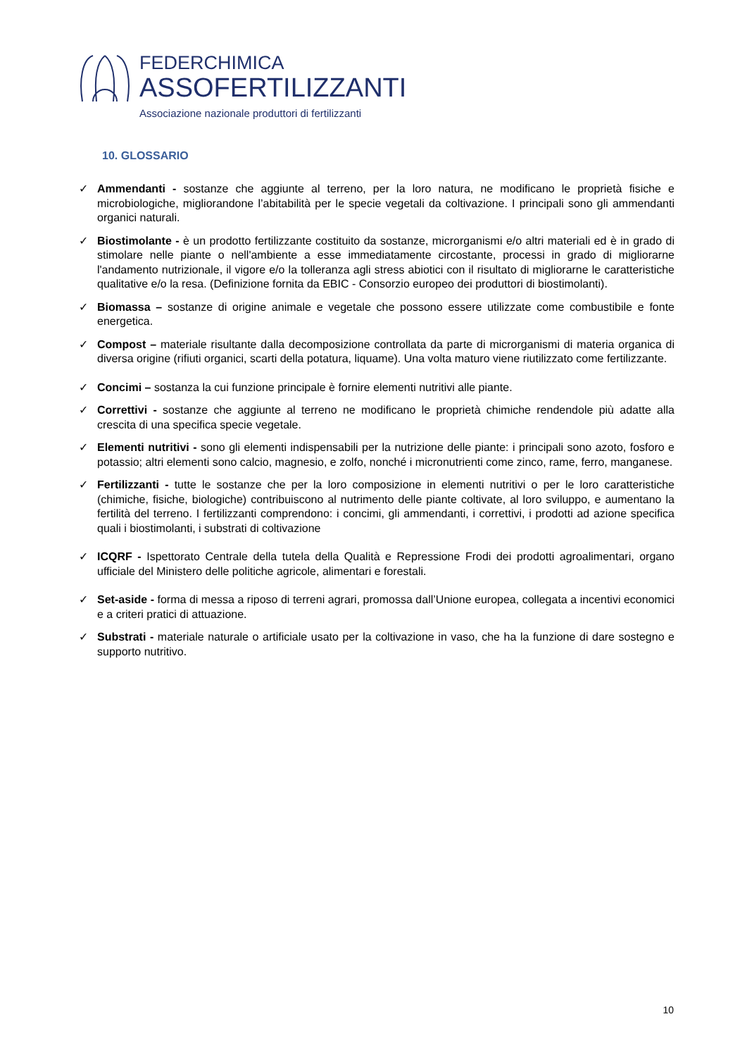FEDERCHIMICA
ASSOFERTILIZZANTI
Associazione nazionale produttori di fertilizzanti
10. GLOSSARIO
✓ Ammendanti - sostanze che aggiunte al terreno, per la loro natura, ne modificano le proprietà fisiche e microbiologiche, migliorandone l’abitabilità per le specie vegetali da coltivazione. I principali sono gli ammendanti organici naturali.
✓ Biostimolante - è un prodotto fertilizzante costituito da sostanze, microrganismi e/o altri materiali ed è in grado di stimolare nelle piante o nell'ambiente a esse immediatamente circostante, processi in grado di migliorarne l'andamento nutrizionale, il vigore e/o la tolleranza agli stress abiotici con il risultato di migliorarne le caratteristiche qualitative e/o la resa. (Definizione fornita da EBIC - Consorzio europeo dei produttori di biostimolanti).
✓ Biomassa – sostanze di origine animale e vegetale che possono essere utilizzate come combustibile e fonte energetica.
✓ Compost – materiale risultante dalla decomposizione controllata da parte di microrganismi di materia organica di diversa origine (rifiuti organici, scarti della potatura, liquame). Una volta maturo viene riutilizzato come fertilizzante.
✓ Concimi – sostanza la cui funzione principale è fornire elementi nutritivi alle piante.
✓ Correttivi - sostanze che aggiunte al terreno ne modificano le proprietà chimiche rendendole più adatte alla crescita di una specifica specie vegetale.
✓ Elementi nutritivi - sono gli elementi indispensabili per la nutrizione delle piante: i principali sono azoto, fosforo e potassio; altri elementi sono calcio, magnesio, e zolfo, nonché i micronutrienti come zinco, rame, ferro, manganese.
✓ Fertilizzanti - tutte le sostanze che per la loro composizione in elementi nutritivi o per le loro caratteristiche (chimiche, fisiche, biologiche) contribuiscono al nutrimento delle piante coltivate, al loro sviluppo, e aumentano la fertilità del terreno. I fertilizzanti comprendono: i concimi, gli ammendanti, i correttivi, i prodotti ad azione specifica quali i biostimolanti, i substrati di coltivazione
✓ ICQRF - Ispettorato Centrale della tutela della Qualità e Repressione Frodi dei prodotti agroalimentari, organo ufficiale del Ministero delle politiche agricole, alimentari e forestali.
✓ Set-aside - forma di messa a riposo di terreni agrari, promossa dall’Unione europea, collegata a incentivi economici e a criteri pratici di attuazione.
✓ Substrati - materiale naturale o artificiale usato per la coltivazione in vaso, che ha la funzione di dare sostegno e supporto nutritivo.
10